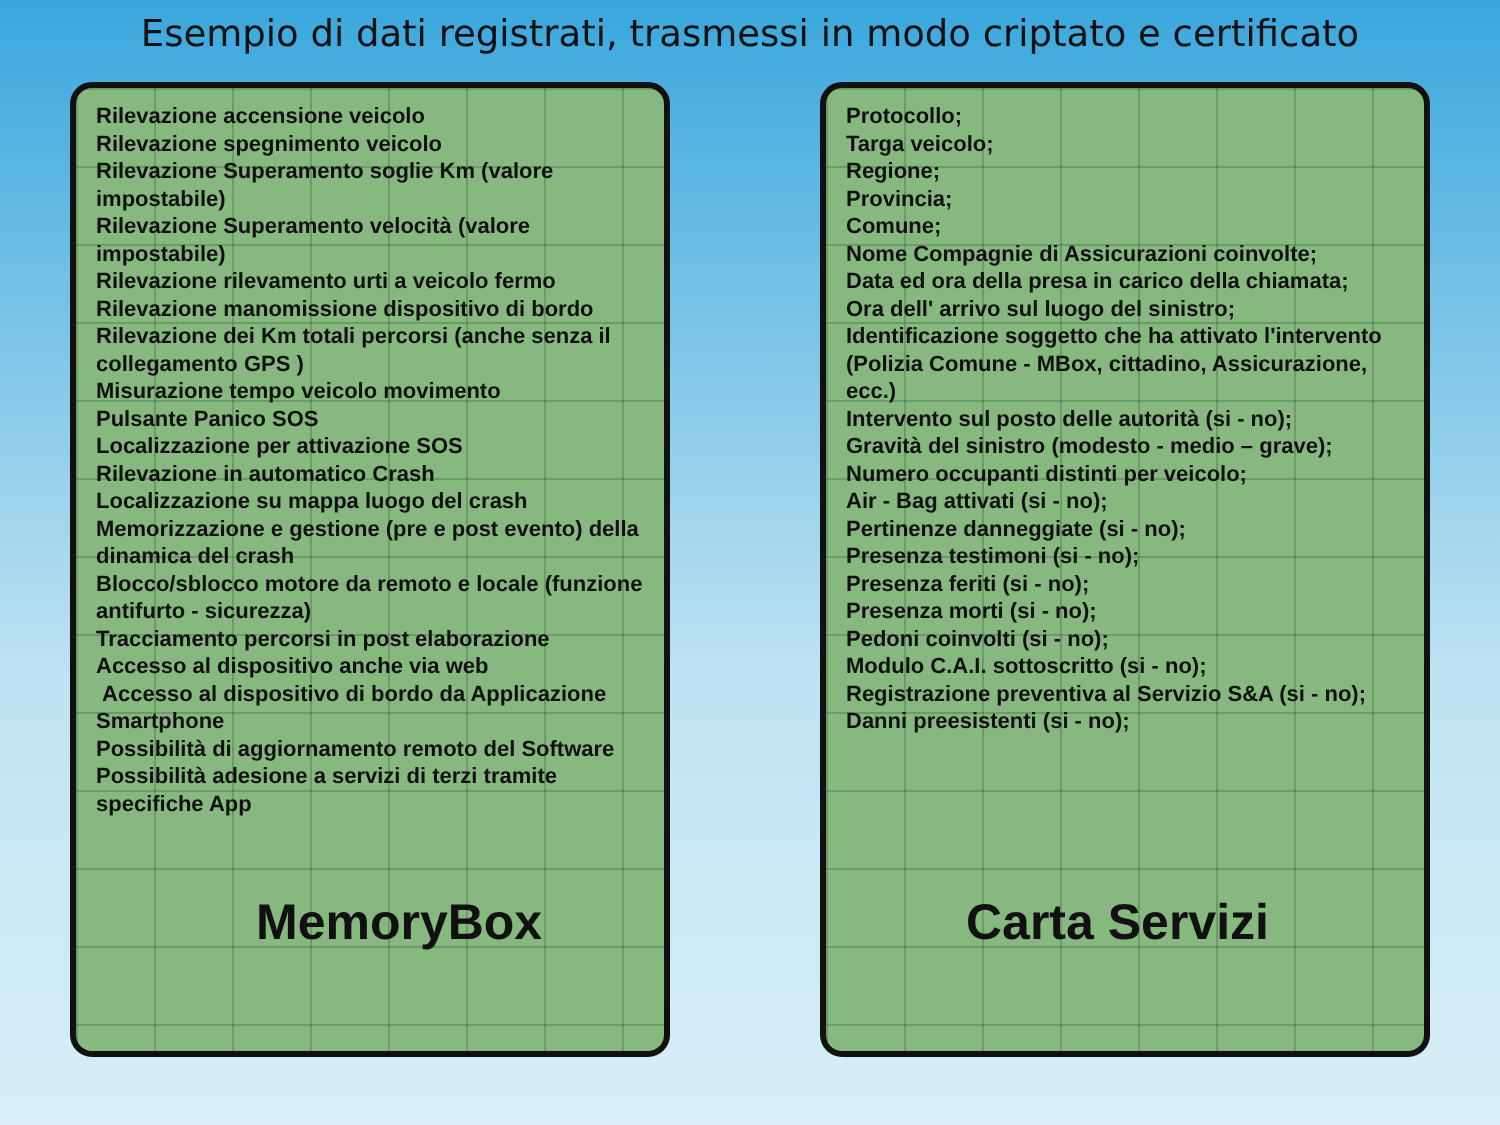Esempio di dati registrati, trasmessi in modo criptato e certificato
Rilevazione accensione veicolo
Rilevazione spegnimento veicolo
Rilevazione Superamento soglie Km (valore impostabile)
Rilevazione Superamento velocità (valore impostabile)
Rilevazione rilevamento urti a veicolo fermo
Rilevazione manomissione dispositivo di bordo
Rilevazione dei Km totali percorsi (anche senza il collegamento GPS )
Misurazione tempo veicolo movimento
Pulsante Panico SOS
Localizzazione per attivazione SOS
Rilevazione in automatico Crash
Localizzazione su mappa luogo del crash
Memorizzazione e gestione (pre e post evento) della dinamica del crash
Blocco/sblocco motore da remoto e locale (funzione antifurto - sicurezza)
Tracciamento percorsi in post elaborazione
Accesso al dispositivo anche via web
Accesso al dispositivo di bordo da Applicazione Smartphone
Possibilità di aggiornamento remoto del Software
Possibilità adesione a servizi di terzi tramite specifiche App
MemoryBox
Protocollo;
Targa veicolo;
Regione;
Provincia;
Comune;
Nome Compagnie di Assicurazioni coinvolte;
Data ed ora della presa in carico della chiamata;
Ora dell' arrivo sul luogo del sinistro;
Identificazione soggetto che ha attivato l'intervento (Polizia Comune - MBox, cittadino, Assicurazione, ecc.)
Intervento sul posto delle autorità (si - no);
Gravità del sinistro (modesto - medio – grave);
Numero occupanti distinti per veicolo;
Air - Bag attivati (si - no);
Pertinenze danneggiate (si - no);
Presenza testimoni (si - no);
Presenza feriti (si - no);
Presenza morti (si - no);
Pedoni coinvolti (si - no);
Modulo C.A.I. sottoscritto (si - no);
Registrazione preventiva al Servizio S&A (si - no);
Danni preesistenti (si - no);
Carta Servizi